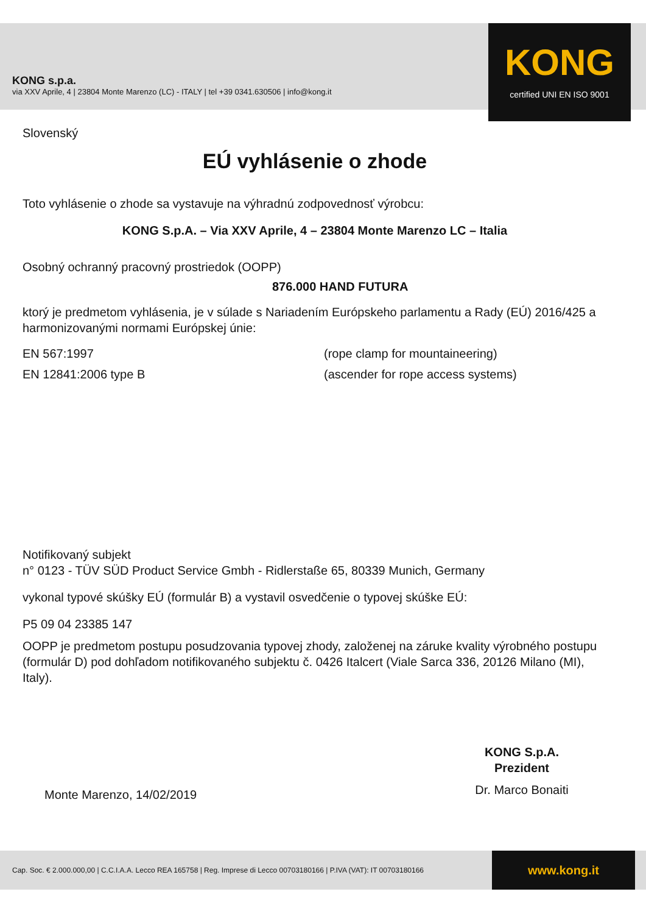KONG s.p.a.
via XXV Aprile, 4 | 23804 Monte Marenzo (LC) - ITALY | tel +39 0341.630506 | info@kong.it
KONG
certified UNI EN ISO 9001
Slovenský
EÚ vyhlásenie o zhode
Toto vyhlásenie o zhode sa vystavuje na výhradnú zodpovednosť výrobcu:
KONG S.p.A. – Via XXV Aprile, 4 – 23804 Monte Marenzo LC – Italia
Osobný ochranný pracovný prostriedok (OOPP)
876.000 HAND FUTURA
ktorý je predmetom vyhlásenia, je v súlade s Nariadením Európskeho parlamentu a Rady (EÚ) 2016/425 a harmonizovanými normami Európskej únie:
EN 567:1997 (rope clamp for mountaineering)
EN 12841:2006 type B (ascender for rope access systems)
Notifikovaný subjekt
n° 0123 - TÜV SÜD Product Service Gmbh - Ridlerstaße 65, 80339 Munich, Germany
vykonal typové skúšky EÚ (formulár B) a vystavil osvedčenie o typovej skúške EÚ:
P5 09 04 23385 147
OOPP je predmetom postupu posudzovania typovej zhody, založenej na záruke kvality výrobného postupu (formulár D) pod dohľadom notifikovaného subjektu č. 0426 Italcert (Viale Sarca 336, 20126 Milano (MI), Italy).
Monte Marenzo, 14/02/2019
KONG S.p.A.
Prezident
Dr. Marco Bonaiti
Cap. Soc. € 2.000.000,00 | C.C.I.A.A. Lecco REA 165758 | Reg. Imprese di Lecco 00703180166 | P.IVA (VAT): IT 00703180166
www.kong.it